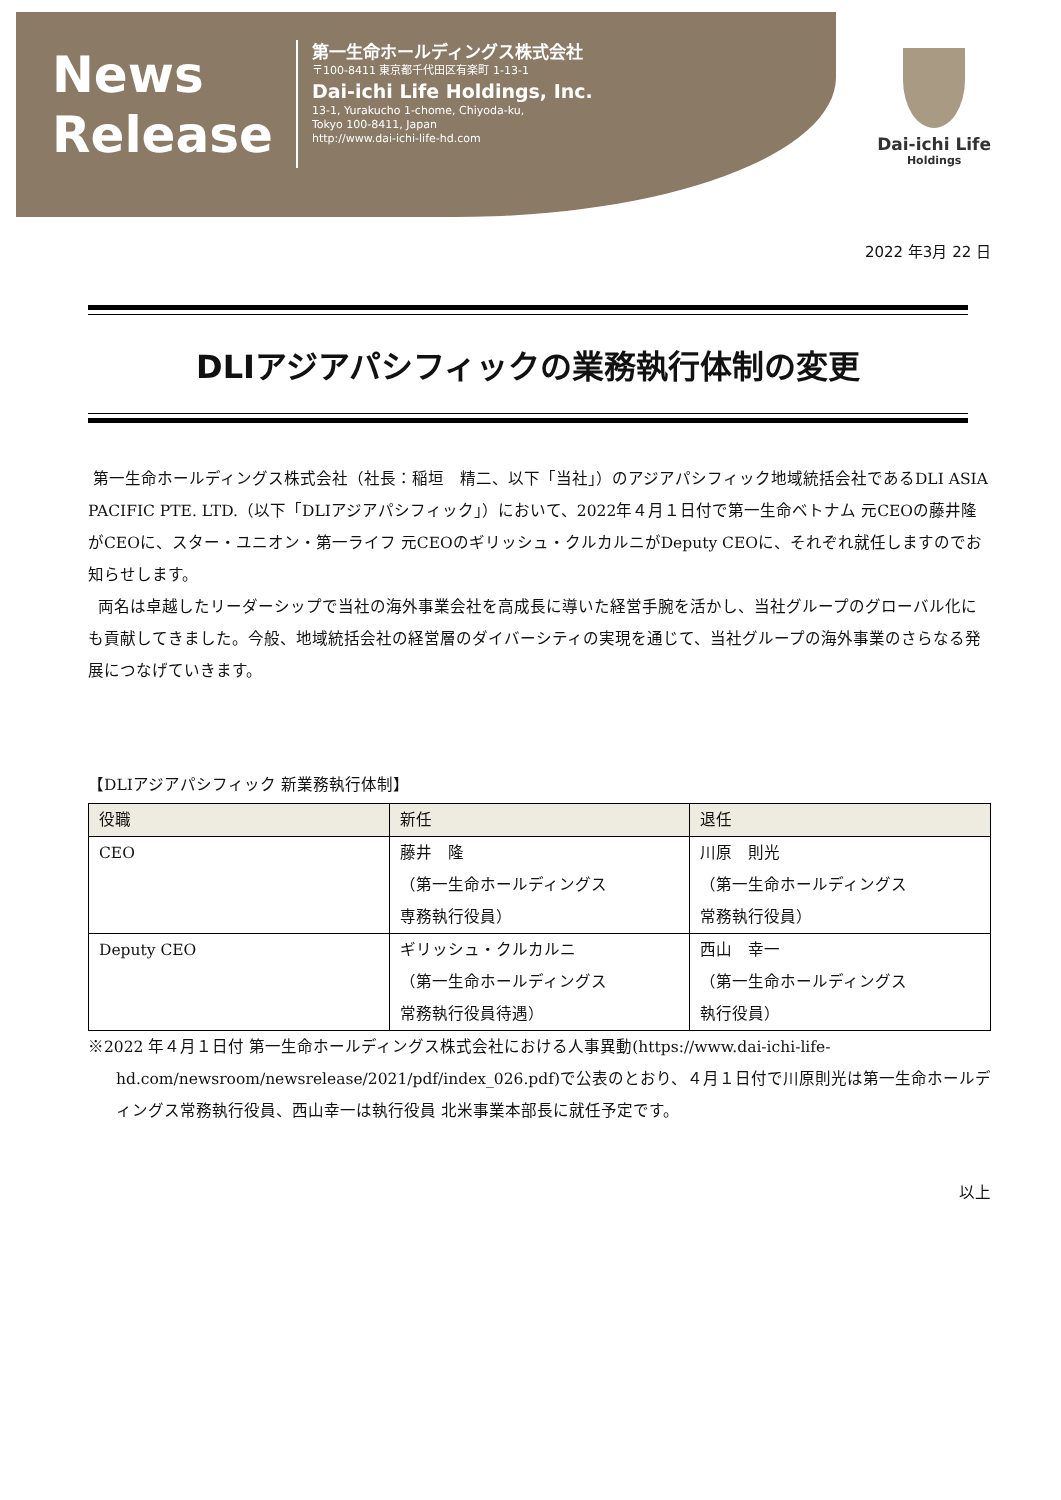News
Release
第一生命ホールディングス株式会社
〒100-8411 東京都千代田区有楽町 1-13-1
Dai-ichi Life Holdings, Inc.
13-1, Yurakucho 1-chome, Chiyoda-ku,
Tokyo 100-8411, Japan
http://www.dai-ichi-life-hd.com
Dai-ichi Life
Holdings
2022 年3月 22 日
DLIアジアパシフィックの業務執行体制の変更
第一生命ホールディングス株式会社（社長：稲垣　精二、以下「当社」）のアジアパシフィック地域統括会社であるDLI ASIA PACIFIC PTE. LTD.（以下「DLIアジアパシフィック」）において、2022年４月１日付で第一生命ベトナム 元CEOの藤井隆がCEOに、スター・ユニオン・第一ライフ 元CEOのギリッシュ・クルカルニがDeputy CEOに、それぞれ就任しますのでお知らせします。
両名は卓越したリーダーシップで当社の海外事業会社を高成長に導いた経営手腕を活かし、当社グループのグローバル化にも貢献してきました。今般、地域統括会社の経営層のダイバーシティの実現を通じて、当社グループの海外事業のさらなる発展につなげていきます。
【DLIアジアパシフィック 新業務執行体制】
| 役職 | 新任 | 退任 |
| --- | --- | --- |
| CEO | 藤井 隆 （第一生命ホールディングス 専務執行役員） | 川原 則光 （第一生命ホールディングス 常務執行役員） |
| Deputy CEO | ギリッシュ・クルカルニ （第一生命ホールディングス 常務執行役員待遇） | 西山 幸一 （第一生命ホールディングス 執行役員） |
※2022 年４月１日付 第一生命ホールディングス株式会社における人事異動(https://www.dai-ichi-life-hd.com/newsroom/newsrelease/2021/pdf/index_026.pdf)で公表のとおり、４月１日付で川原則光は第一生命ホールディングス常務執行役員、西山幸一は執行役員 北米事業本部長に就任予定です。
以上